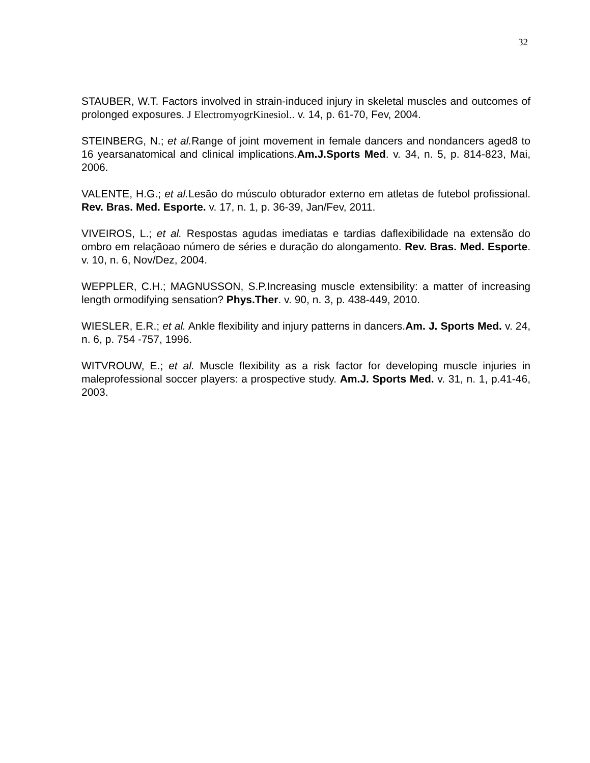32
STAUBER, W.T. Factors involved in strain-induced injury in skeletal muscles and outcomes of prolonged exposures. J ElectromyogrKinesiol.. v. 14, p. 61-70, Fev, 2004.
STEINBERG, N.; et al. Range of joint movement in female dancers and nondancers aged8 to 16 yearsanatomical and clinical implications.Am.J.Sports Med. v. 34, n. 5, p. 814-823, Mai, 2006.
VALENTE, H.G.; et al. Lesão do músculo obturador externo em atletas de futebol profissional. Rev. Bras. Med. Esporte. v. 17, n. 1, p. 36-39, Jan/Fev, 2011.
VIVEIROS, L.; et al. Respostas agudas imediatas e tardias daflexibilidade na extensão do ombro em relaçãoao número de séries e duração do alongamento. Rev. Bras. Med. Esporte. v. 10, n. 6, Nov/Dez, 2004.
WEPPLER, C.H.; MAGNUSSON, S.P.Increasing muscle extensibility: a matter of increasing length ormodifying sensation? Phys.Ther. v. 90, n. 3, p. 438-449, 2010.
WIESLER, E.R.; et al. Ankle flexibility and injury patterns in dancers.Am. J. Sports Med. v. 24, n. 6, p. 754 -757, 1996.
WITVROUW, E.; et al. Muscle flexibility as a risk factor for developing muscle injuries in maleprofessional soccer players: a prospective study. Am.J. Sports Med. v. 31, n. 1, p.41-46, 2003.